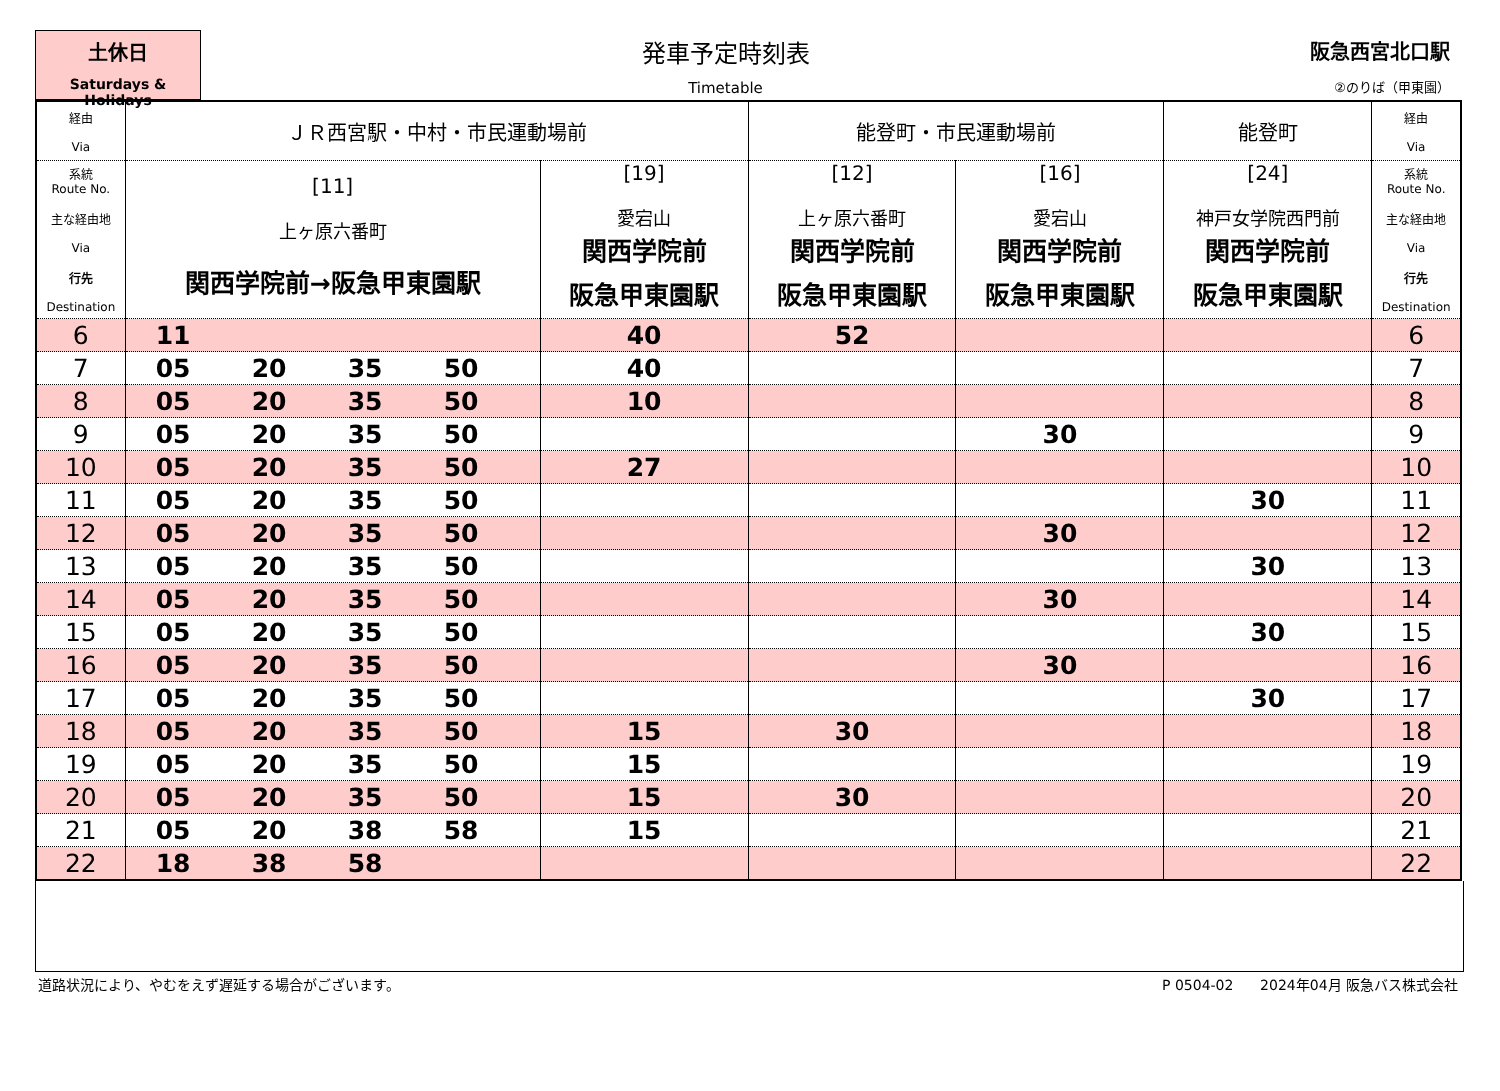土休日
Saturdays & Holidays
発車予定時刻表
Timetable
阪急西宮北口駅
②のりば（甲東園）
| 経由 Via | ＪＲ西宮駅・中村・市民運動場前 | | 能登町・市民運動場前 | | 能登町 | 経由 Via |
| --- | --- | --- | --- | --- | --- | --- |
| 系統 Route No. 主な経由地 Via 行先 Destination | [11] 上ヶ原六番町 関西学院前→阪急甲東園駅 | [19] 愛宕山 関西学院前 阪急甲東園駅 | [12] 上ヶ原六番町 関西学院前 阪急甲東園駅 | [16] 愛宕山 関西学院前 阪急甲東園駅 | [24] 神戸女学院西門前 関西学院前 阪急甲東園駅 | 系統 Route No. 主な経由地 Via 行先 Destination |
| 6 | 11 | 40 | 52 | | | 6 |
| 7 | 05 20 35 50 | 40 | | | | 7 |
| 8 | 05 20 35 50 | 10 | | | | 8 |
| 9 | 05 20 35 50 | | | 30 | | 9 |
| 10 | 05 20 35 50 | 27 | | | | 10 |
| 11 | 05 20 35 50 | | | | 30 | 11 |
| 12 | 05 20 35 50 | | | 30 | | 12 |
| 13 | 05 20 35 50 | | | | 30 | 13 |
| 14 | 05 20 35 50 | | | 30 | | 14 |
| 15 | 05 20 35 50 | | | | 30 | 15 |
| 16 | 05 20 35 50 | | | 30 | | 16 |
| 17 | 05 20 35 50 | | | | 30 | 17 |
| 18 | 05 20 35 50 | 15 | 30 | | | 18 |
| 19 | 05 20 35 50 | 15 | | | | 19 |
| 20 | 05 20 35 50 | 15 | 30 | | | 20 |
| 21 | 05 20 38 58 | 15 | | | | 21 |
| 22 | 18 38 58 | | | | | 22 |
道路状況により、やむをえず遅延する場合がございます。 P 0504-02 2024年04月 阪急バス株式会社